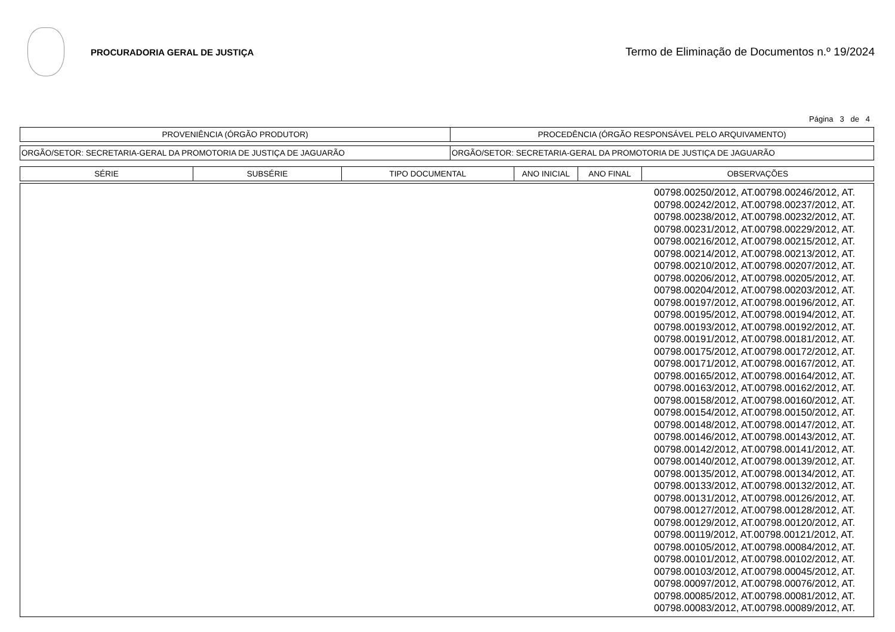PROCURADORIA GERAL DE JUSTIÇA
Termo de Eliminação de Documentos n.º 19/2024
Página 3 de 4
| PROVENIÊNCIA (ÓRGÃO PRODUTOR) | PROCEDÊNCIA (ÓRGÃO RESPONSÁVEL PELO ARQUIVAMENTO) |
| --- | --- |
| ORGÃO/SETOR: SECRETARIA-GERAL DA PROMOTORIA DE JUSTIÇA DE JAGUARÃO | ORGÃO/SETOR: SECRETARIA-GERAL DA PROMOTORIA DE JUSTIÇA DE JAGUARÃO |
| SÉRIE | SUBSÉRIE | TIPO DOCUMENTAL | ANO INICIAL | ANO FINAL | OBSERVAÇÕES |
| --- | --- | --- | --- | --- | --- |
| | 00798.00250/2012, AT.00798.00246/2012, AT. 00798.00242/2012, AT.00798.00237/2012, AT. 00798.00238/2012, AT.00798.00232/2012, AT. 00798.00231/2012, AT.00798.00229/2012, AT. 00798.00216/2012, AT.00798.00215/2012, AT. 00798.00214/2012, AT.00798.00213/2012, AT. 00798.00210/2012, AT.00798.00207/2012, AT. 00798.00206/2012, AT.00798.00205/2012, AT. 00798.00204/2012, AT.00798.00203/2012, AT. 00798.00197/2012, AT.00798.00196/2012, AT. 00798.00195/2012, AT.00798.00194/2012, AT. 00798.00193/2012, AT.00798.00192/2012, AT. 00798.00191/2012, AT.00798.00181/2012, AT. 00798.00175/2012, AT.00798.00172/2012, AT. 00798.00171/2012, AT.00798.00167/2012, AT. 00798.00165/2012, AT.00798.00164/2012, AT. 00798.00163/2012, AT.00798.00162/2012, AT. 00798.00158/2012, AT.00798.00160/2012, AT. 00798.00154/2012, AT.00798.00150/2012, AT. 00798.00148/2012, AT.00798.00147/2012, AT. 00798.00146/2012, AT.00798.00143/2012, AT. 00798.00142/2012, AT.00798.00141/2012, AT. 00798.00140/2012, AT.00798.00139/2012, AT. 00798.00135/2012, AT.00798.00134/2012, AT. 00798.00133/2012, AT.00798.00132/2012, AT. 00798.00131/2012, AT.00798.00126/2012, AT. 00798.00127/2012, AT.00798.00128/2012, AT. 00798.00129/2012, AT.00798.00120/2012, AT. 00798.00119/2012, AT.00798.00121/2012, AT. 00798.00105/2012, AT.00798.00084/2012, AT. 00798.00101/2012, AT.00798.00102/2012, AT. 00798.00103/2012, AT.00798.00045/2012, AT. 00798.00097/2012, AT.00798.00076/2012, AT. 00798.00085/2012, AT.00798.00081/2012, AT. 00798.00083/2012, AT.00798.00089/2012, AT. |